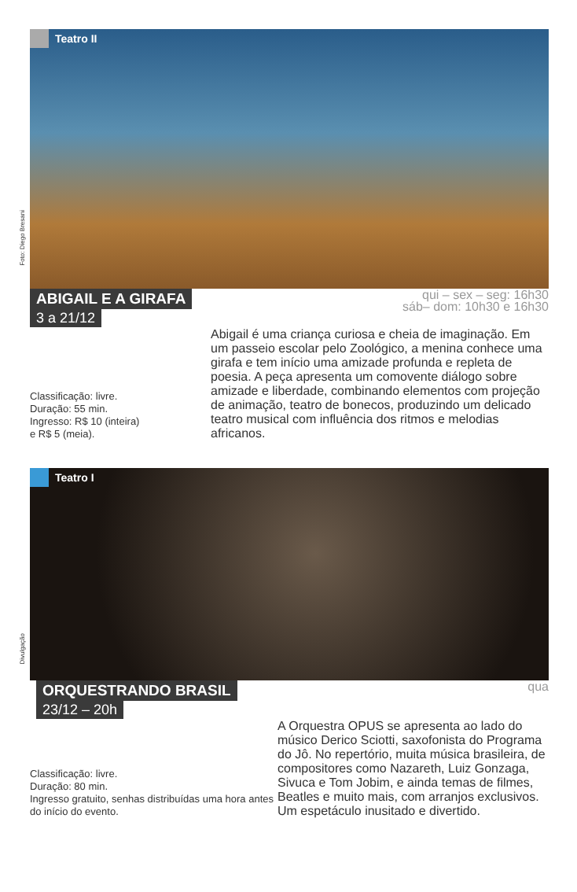Teatro II
Foto: Diego Bresani
ABIGAIL E A GIRAFA
3 a 21/12
qui – sex – seg: 16h30
sáb– dom: 10h30 e 16h30
Classificação: livre.
Duração: 55 min.
Ingresso: R$ 10 (inteira)
e R$ 5 (meia).
Abigail é uma criança curiosa e cheia de imaginação. Em um passeio escolar pelo Zoológico, a menina conhece uma girafa e tem início uma amizade profunda e repleta de poesia. A peça apresenta um comovente diálogo sobre amizade e liberdade, combinando elementos com projeção de animação, teatro de bonecos, produzindo um delicado teatro musical com influência dos ritmos e melodias africanos.
Teatro I
Divulgação
ORQUESTRANDO BRASIL
23/12 – 20h
qua
Classificação: livre.
Duração: 80 min.
Ingresso gratuito, senhas distribuídas uma hora antes do início do evento.
A Orquestra OPUS se apresenta ao lado do músico Derico Sciotti, saxofonista do Programa do Jô. No repertório, muita música brasileira, de compositores como Nazareth, Luiz Gonzaga, Sivuca e Tom Jobim, e ainda temas de filmes, Beatles e muito mais, com arranjos exclusivos.
Um espetáculo inusitado e divertido.